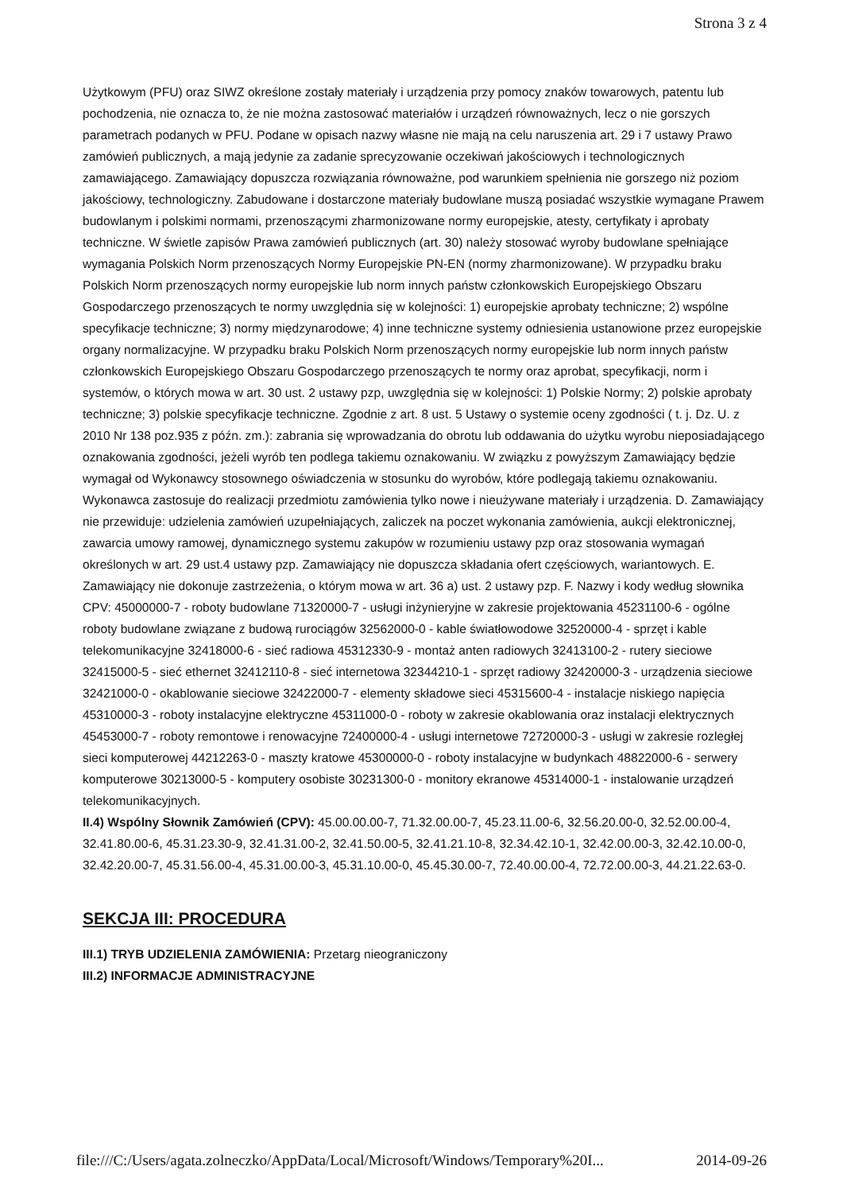Strona 3 z 4
Użytkowym (PFU) oraz SIWZ określone zostały materiały i urządzenia przy pomocy znaków towarowych, patentu lub pochodzenia, nie oznacza to, że nie można zastosować materiałów i urządzeń równoważnych, lecz o nie gorszych parametrach podanych w PFU. Podane w opisach nazwy własne nie mają na celu naruszenia art. 29 i 7 ustawy Prawo zamówień publicznych, a mają jedynie za zadanie sprecyzowanie oczekiwań jakościowych i technologicznych zamawiającego. Zamawiający dopuszcza rozwiązania równoważne, pod warunkiem spełnienia nie gorszego niż poziom jakościowy, technologiczny. Zabudowane i dostarczone materiały budowlane muszą posiadać wszystkie wymagane Prawem budowlanym i polskimi normami, przenoszącymi zharmonizowane normy europejskie, atesty, certyfikaty i aprobaty techniczne. W świetle zapisów Prawa zamówień publicznych (art. 30) należy stosować wyroby budowlane spełniające wymagania Polskich Norm przenoszących Normy Europejskie PN-EN (normy zharmonizowane). W przypadku braku Polskich Norm przenoszących normy europejskie lub norm innych państw członkowskich Europejskiego Obszaru Gospodarczego przenoszących te normy uwzględnia się w kolejności: 1) europejskie aprobaty techniczne; 2) wspólne specyfikacje techniczne; 3) normy międzynarodowe; 4) inne techniczne systemy odniesienia ustanowione przez europejskie organy normalizacyjne. W przypadku braku Polskich Norm przenoszących normy europejskie lub norm innych państw członkowskich Europejskiego Obszaru Gospodarczego przenoszących te normy oraz aprobat, specyfikacji, norm i systemów, o których mowa w art. 30 ust. 2 ustawy pzp, uwzględnia się w kolejności: 1) Polskie Normy; 2) polskie aprobaty techniczne; 3) polskie specyfikacje techniczne. Zgodnie z art. 8 ust. 5 Ustawy o systemie oceny zgodności ( t. j. Dz. U. z 2010 Nr 138 poz.935 z późn. zm.): zabrania się wprowadzania do obrotu lub oddawania do użytku wyrobu nieposiadającego oznakowania zgodności, jeżeli wyrób ten podlega takiemu oznakowaniu. W związku z powyższym Zamawiający będzie wymagał od Wykonawcy stosownego oświadczenia w stosunku do wyrobów, które podlegają takiemu oznakowaniu. Wykonawca zastosuje do realizacji przedmiotu zamówienia tylko nowe i nieużywane materiały i urządzenia. D. Zamawiający nie przewiduje: udzielenia zamówień uzupełniających, zaliczek na poczet wykonania zamówienia, aukcji elektronicznej, zawarcia umowy ramowej, dynamicznego systemu zakupów w rozumieniu ustawy pzp oraz stosowania wymagań określonych w art. 29 ust.4 ustawy pzp. Zamawiający nie dopuszcza składania ofert częściowych, wariantowych. E. Zamawiający nie dokonuje zastrzeżenia, o którym mowa w art. 36 a) ust. 2 ustawy pzp. F. Nazwy i kody według słownika CPV: 45000000-7 - roboty budowlane 71320000-7 - usługi inżynieryjne w zakresie projektowania 45231100-6 - ogólne roboty budowlane związane z budową rurociągów 32562000-0 - kable światłowodowe 32520000-4 - sprzęt i kable telekomunikacyjne 32418000-6 - sieć radiowa 45312330-9 - montaż anten radiowych 32413100-2 - rutery sieciowe 32415000-5 - sieć ethernet 32412110-8 - sieć internetowa 32344210-1 - sprzęt radiowy 32420000-3 - urządzenia sieciowe 32421000-0 - okablowanie sieciowe 32422000-7 - elementy składowe sieci 45315600-4 - instalacje niskiego napięcia 45310000-3 - roboty instalacyjne elektryczne 45311000-0 - roboty w zakresie okablowania oraz instalacji elektrycznych 45453000-7 - roboty remontowe i renowacyjne 72400000-4 - usługi internetowe 72720000-3 - usługi w zakresie rozległej sieci komputerowej 44212263-0 - maszty kratowe 45300000-0 - roboty instalacyjne w budynkach 48822000-6 - serwery komputerowe 30213000-5 - komputery osobiste 30231300-0 - monitory ekranowe 45314000-1 - instalowanie urządzeń telekomunikacyjnych.
II.4) Wspólny Słownik Zamówień (CPV): 45.00.00.00-7, 71.32.00.00-7, 45.23.11.00-6, 32.56.20.00-0, 32.52.00.00-4, 32.41.80.00-6, 45.31.23.30-9, 32.41.31.00-2, 32.41.50.00-5, 32.41.21.10-8, 32.34.42.10-1, 32.42.00.00-3, 32.42.10.00-0, 32.42.20.00-7, 45.31.56.00-4, 45.31.00.00-3, 45.31.10.00-0, 45.45.30.00-7, 72.40.00.00-4, 72.72.00.00-3, 44.21.22.63-0.
SEKCJA III: PROCEDURA
III.1) TRYB UDZIELENIA ZAMÓWIENIA: Przetarg nieograniczony
III.2) INFORMACJE ADMINISTRACYJNE
file:///C:/Users/agata.zolneczko/AppData/Local/Microsoft/Windows/Temporary%20I... 2014-09-26